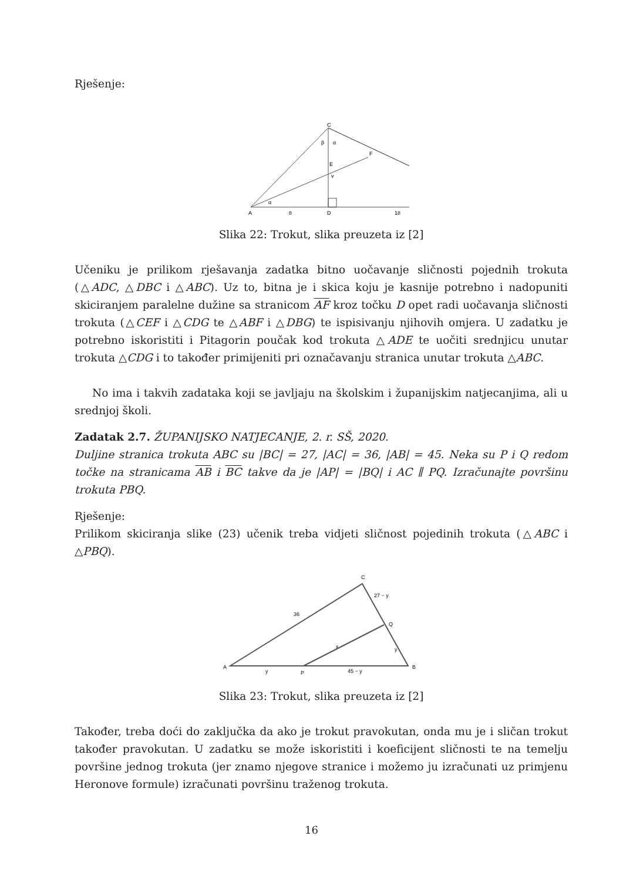Rješenje:
C
F
E
v
A
D
8
18
β
α
α
Slika 22: Trokut, slika preuzeta iz [2]
Učeniku je prilikom rješavanja zadatka bitno uočavanje sličnosti pojednih trokuta (△ADC, △DBC i △ABC). Uz to, bitna je i skica koju je kasnije potrebno i nadopuniti skiciranjem paralelne dužine sa stranicom AF kroz točku D opet radi uočavanja sličnosti trokuta (△CEF i △CDG te △ABF i △DBG) te ispisivanju njihovih omjera. U zadatku je potrebno iskoristiti i Pitagorin poučak kod trokuta △ADE te uočiti srednjicu unutar trokuta △CDG i to također primijeniti pri označavanju stranica unutar trokuta △ABC.
No ima i takvih zadataka koji se javljaju na školskim i županijskim natjecanjima, ali u srednjoj školi.
Zadatak 2.7. ŽUPANIJSKO NATJECANJE, 2. r. SŠ, 2020.
Duljine stranica trokuta ABC su |BC| = 27, |AC| = 36, |AB| = 45. Neka su P i Q redom točke na stranicama AB i BC takve da je |AP| = |BQ| i AC ∥ PQ. Izračunajte površinu trokuta PBQ.
Rješenje:
Prilikom skiciranja slike (23) učenik treba vidjeti sličnost pojedinih trokuta (△ABC i △PBQ).
C
A
B
Q
P
36
27 − y
x
y
y
45 − y
Slika 23: Trokut, slika preuzeta iz [2]
Također, treba doći do zaključka da ako je trokut pravokutan, onda mu je i sličan trokut također pravokutan. U zadatku se može iskoristiti i koeficijent sličnosti te na temelju površine jednog trokuta (jer znamo njegove stranice i možemo ju izračunati uz primjenu Heronove formule) izračunati površinu traženog trokuta.
16